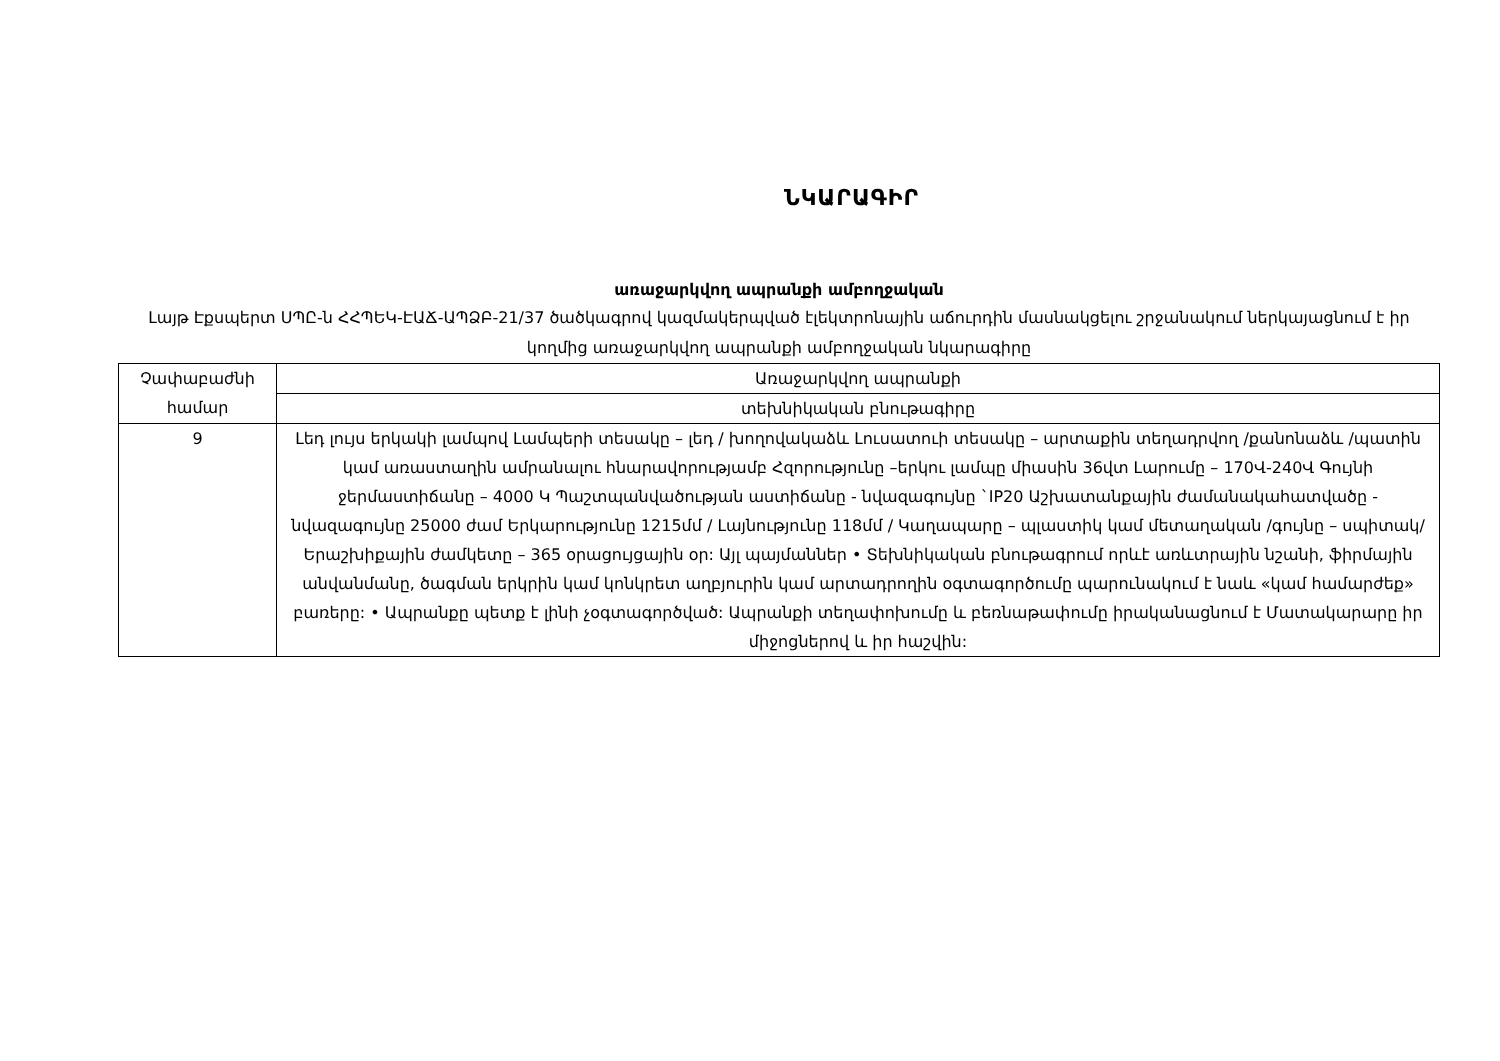ՆԿԱՐԱԳԻՐ
առաջարկվող ապրանքի ամբողջական
Լայթ Էքսպերտ ՍՊԸ-ն ՀՀՊԵԿ-ԷԱՃ-ԱՊՁԲ-21/37 ծածկագրով կազմակերպված էլեկտրոնային աճուրդին մասնակցելու շրջանակում ներկայացնում է իր կողմից առաջարկվող ապրանքի ամբողջական նկարագիրը
| Չափաբաժնի համար | Առաջարկվող ապրանքի |
| | տեխնիկական բնութագիրը |
| 9 | Լեդ լույս երկակի լամպով Լամպերի տեսակը – լեդ / խողովակաձև Լուսատուի տեսակը – արտաքին տեղադրվող /քանոնաձև /պատին կամ առաստաղին ամրանալու հնարավորությամբ Հզորությունը –երկու լամպը միասին 36վտ Լարումը – 170Վ-240Վ Գույնի ջերմաստիճանը – 4000 Կ Պաշտպանվածության աստիճանը - նվազագույնը `IP20 Աշխատանքային ժամանակահատվածը - նվազագույնը 25000 ժամ Երկարությունը 1215մմ / Լայնությունը 118մմ / Կաղապարը – պլաստիկ կամ մետաղական /գույնը – սպիտակ/ Երաշխիքային ժամկետը – 365 օրացույցային օր: Այլ պայմաններ • Տեխնիկական բնութագրում որևէ առևտրային նշանի, ֆիրմային անվանմանը, ծագման երկրին կամ կոնկրետ աղբյուրին կամ արտադրողին օգտագործումը պարունակում է նաև «կամ համարժեք» բառերը: • Ապրանքը պետք է լինի չօգտագործված: Ապրանքի տեղափոխումը և բեռնաթափումը իրականացնում է Մատակարարը իր միջոցներով և իր հաշվին: |